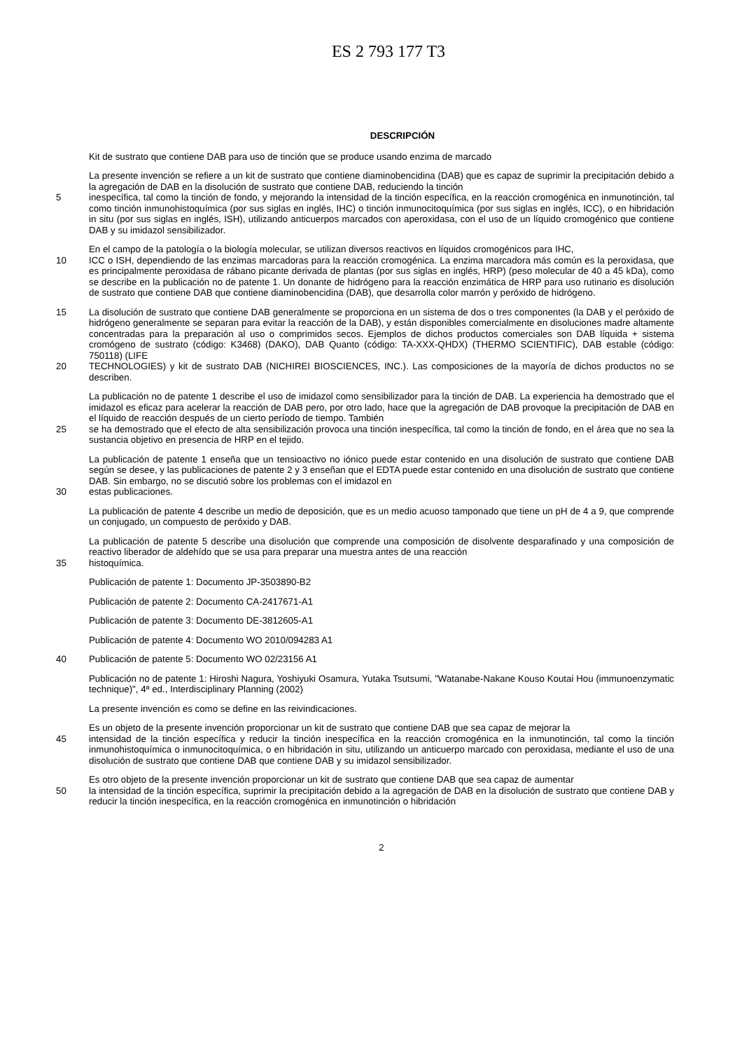ES 2 793 177 T3
DESCRIPCIÓN
Kit de sustrato que contiene DAB para uso de tinción que se produce usando enzima de marcado
La presente invención se refiere a un kit de sustrato que contiene diaminobencidina (DAB) que es capaz de suprimir la precipitación debido a la agregación de DAB en la disolución de sustrato que contiene DAB, reduciendo la tinción
5 inespecífica, tal como la tinción de fondo, y mejorando la intensidad de la tinción específica, en la reacción cromogénica en inmunotinción, tal como tinción inmunohistoquímica (por sus siglas en inglés, IHC) o tinción inmunocitoquímica (por sus siglas en inglés, ICC), o en hibridación in situ (por sus siglas en inglés, ISH), utilizando anticuerpos marcados con aperoxidasa, con el uso de un líquido cromogénico que contiene DAB y su imidazol sensibilizador.
En el campo de la patología o la biología molecular, se utilizan diversos reactivos en líquidos cromogénicos para IHC,
10 ICC o ISH, dependiendo de las enzimas marcadoras para la reacción cromogénica. La enzima marcadora más común es la peroxidasa, que es principalmente peroxidasa de rábano picante derivada de plantas (por sus siglas en inglés, HRP) (peso molecular de 40 a 45 kDa), como se describe en la publicación no de patente 1. Un donante de hidrógeno para la reacción enzimática de HRP para uso rutinario es disolución de sustrato que contiene DAB que contiene diaminobencidina (DAB), que desarrolla color marrón y peróxido de hidrógeno.
15 La disolución de sustrato que contiene DAB generalmente se proporciona en un sistema de dos o tres componentes (la DAB y el peróxido de hidrógeno generalmente se separan para evitar la reacción de la DAB), y están disponibles comercialmente en disoluciones madre altamente concentradas para la preparación al uso o comprimidos secos. Ejemplos de dichos productos comerciales son DAB líquida + sistema cromógeno de sustrato (código: K3468) (DAKO), DAB Quanto (código: TA-XXX-QHDX) (THERMO SCIENTIFIC), DAB estable (código: 750118) (LIFE
20 TECHNOLOGIES) y kit de sustrato DAB (NICHIREI BIOSCIENCES, INC.). Las composiciones de la mayoría de dichos productos no se describen.
La publicación no de patente 1 describe el uso de imidazol como sensibilizador para la tinción de DAB. La experiencia ha demostrado que el imidazol es eficaz para acelerar la reacción de DAB pero, por otro lado, hace que la agregación de DAB provoque la precipitación de DAB en el líquido de reacción después de un cierto período de tiempo. También
25 se ha demostrado que el efecto de alta sensibilización provoca una tinción inespecífica, tal como la tinción de fondo, en el área que no sea la sustancia objetivo en presencia de HRP en el tejido.
La publicación de patente 1 enseña que un tensioactivo no iónico puede estar contenido en una disolución de sustrato que contiene DAB según se desee, y las publicaciones de patente 2 y 3 enseñan que el EDTA puede estar contenido en una disolución de sustrato que contiene DAB. Sin embargo, no se discutió sobre los problemas con el imidazol en
30 estas publicaciones.
La publicación de patente 4 describe un medio de deposición, que es un medio acuoso tamponado que tiene un pH de 4 a 9, que comprende un conjugado, un compuesto de peróxido y DAB.
La publicación de patente 5 describe una disolución que comprende una composición de disolvente desparafinado y una composición de reactivo liberador de aldehído que se usa para preparar una muestra antes de una reacción
35 histoquímica.
Publicación de patente 1: Documento JP-3503890-B2
Publicación de patente 2: Documento CA-2417671-A1
Publicación de patente 3: Documento DE-3812605-A1
Publicación de patente 4: Documento WO 2010/094283 A1
40 Publicación de patente 5: Documento WO 02/23156 A1
Publicación no de patente 1: Hiroshi Nagura, Yoshiyuki Osamura, Yutaka Tsutsumi, "Watanabe-Nakane Kouso Koutai Hou (immunoenzymatic technique)", 4ª ed., Interdisciplinary Planning (2002)
La presente invención es como se define en las reivindicaciones.
Es un objeto de la presente invención proporcionar un kit de sustrato que contiene DAB que sea capaz de mejorar la
45 intensidad de la tinción específica y reducir la tinción inespecífica en la reacción cromogénica en la inmunotinción, tal como la tinción inmunohistoquímica o inmunocitoquímica, o en hibridación in situ, utilizando un anticuerpo marcado con peroxidasa, mediante el uso de una disolución de sustrato que contiene DAB que contiene DAB y su imidazol sensibilizador.
Es otro objeto de la presente invención proporcionar un kit de sustrato que contiene DAB que sea capaz de aumentar
50 la intensidad de la tinción específica, suprimir la precipitación debido a la agregación de DAB en la disolución de sustrato que contiene DAB y reducir la tinción inespecífica, en la reacción cromogénica en inmunotinción o hibridación
2